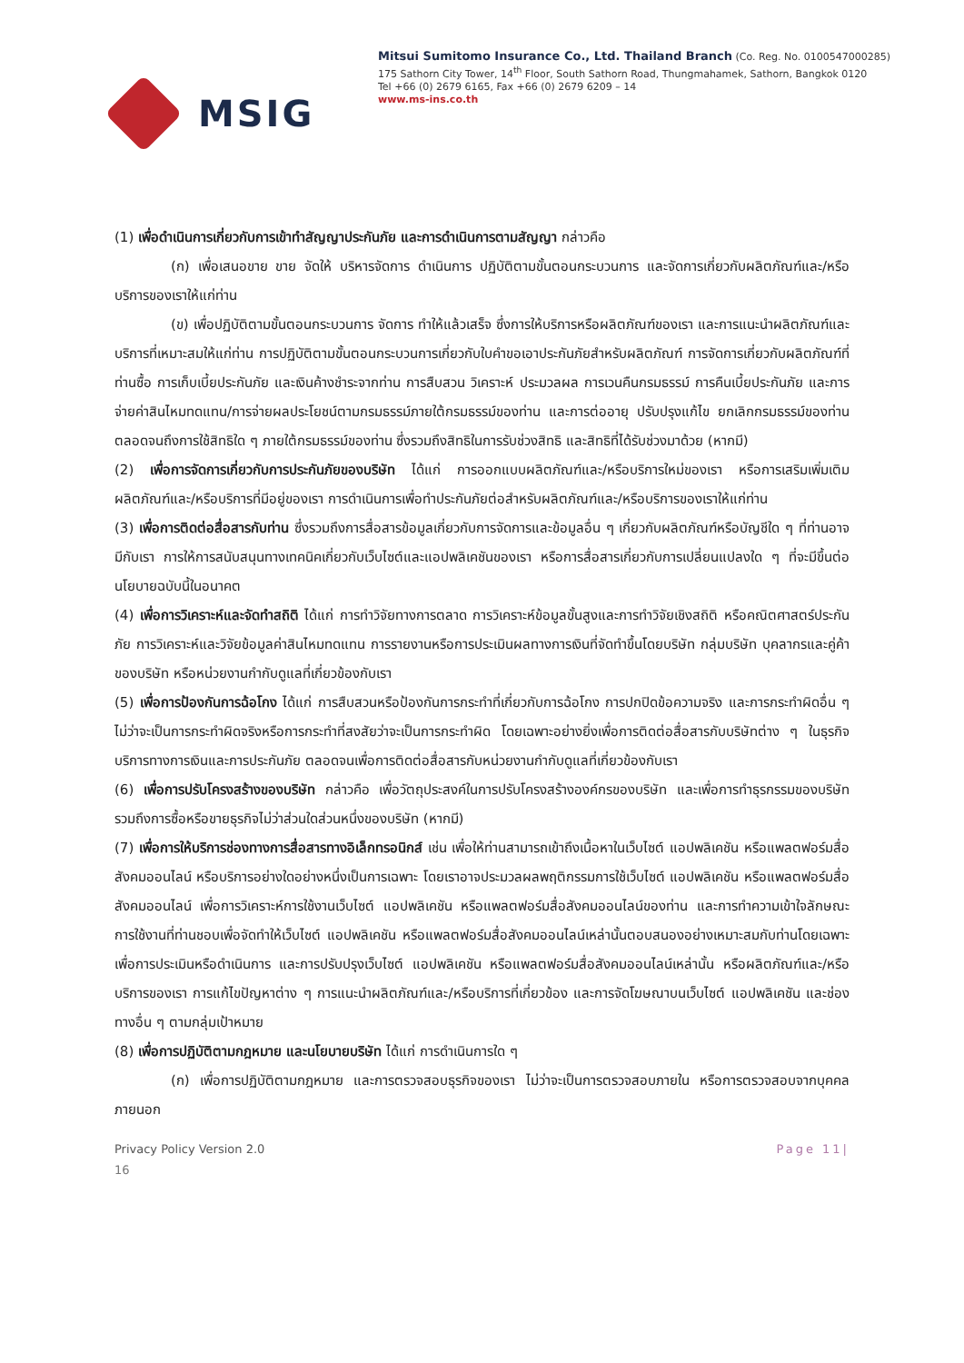MSIG
Mitsui Sumitomo Insurance Co., Ltd. Thailand Branch (Co. Reg. No. 0100547000285)
175 Sathorn City Tower, 14<sup>th</sup> Floor, South Sathorn Road, Thungmahamek, Sathorn, Bangkok 0120
Tel +66 (0) 2679 6165, Fax +66 (0) 2679 6209 – 14
www.ms-ins.co.th
(1) เพื่อดำเนินการเกี่ยวกับการเข้าทำสัญญาประกันภัย และการดำเนินการตามสัญญา กล่าวคือ
(ก) เพื่อเสนอขาย ขาย จัดให้ บริหารจัดการ ดำเนินการ ปฏิบัติตามขั้นตอนกระบวนการ และจัดการเกี่ยวกับผลิตภัณฑ์และ/หรือบริการของเราให้แก่ท่าน
(ข) เพื่อปฏิบัติตามขั้นตอนกระบวนการ จัดการ ทำให้แล้วเสร็จ ซึ่งการให้บริการหรือผลิตภัณฑ์ของเรา และการแนะนำผลิตภัณฑ์และบริการที่เหมาะสมให้แก่ท่าน การปฏิบัติตามขั้นตอนกระบวนการเกี่ยวกับใบคำขอเอาประกันภัยสำหรับผลิตภัณฑ์ การจัดการเกี่ยวกับผลิตภัณฑ์ที่ท่านซื้อ การเก็บเบี้ยประกันภัย และเงินค้างชำระจากท่าน การสืบสวน วิเคราะห์ ประมวลผล การเวนคืนกรมธรรม์ การคืนเบี้ยประกันภัย และการจ่ายค่าสินไหมทดแทน/การจ่ายผลประโยชน์ตามกรมธรรม์ภายใต้กรมธรรม์ของท่าน และการต่ออายุ ปรับปรุงแก้ไข ยกเลิกกรมธรรม์ของท่าน ตลอดจนถึงการใช้สิทธิใด ๆ ภายใต้กรมธรรม์ของท่าน ซึ่งรวมถึงสิทธิในการรับช่วงสิทธิ และสิทธิที่ได้รับช่วงมาด้วย (หากมี)
(2) เพื่อการจัดการเกี่ยวกับการประกันภัยของบริษัท ได้แก่ การออกแบบผลิตภัณฑ์และ/หรือบริการใหม่ของเรา หรือการเสริมเพิ่มเติมผลิตภัณฑ์และ/หรือบริการที่มีอยู่ของเรา การดำเนินการเพื่อทำประกันภัยต่อสำหรับผลิตภัณฑ์และ/หรือบริการของเราให้แก่ท่าน
(3) เพื่อการติดต่อสื่อสารกับท่าน ซึ่งรวมถึงการสื่อสารข้อมูลเกี่ยวกับการจัดการและข้อมูลอื่น ๆ เกี่ยวกับผลิตภัณฑ์หรือบัญชีใด ๆ ที่ท่านอาจมีกับเรา การให้การสนับสนุนทางเทคนิคเกี่ยวกับเว็บไซต์และแอปพลิเคชันของเรา หรือการสื่อสารเกี่ยวกับการเปลี่ยนแปลงใด ๆ ที่จะมีขึ้นต่อนโยบายฉบับนี้ในอนาคต
(4) เพื่อการวิเคราะห์และจัดทำสถิติ ได้แก่ การทำวิจัยทางการตลาด การวิเคราะห์ข้อมูลขั้นสูงและการทำวิจัยเชิงสถิติ หรือคณิตศาสตร์ประกันภัย การวิเคราะห์และวิจัยข้อมูลค่าสินไหมทดแทน การรายงานหรือการประเมินผลทางการเงินที่จัดทำขึ้นโดยบริษัท กลุ่มบริษัท บุคลากรและคู่ค้าของบริษัท หรือหน่วยงานกำกับดูแลที่เกี่ยวข้องกับเรา
(5) เพื่อการป้องกันการฉ้อโกง ได้แก่ การสืบสวนหรือป้องกันการกระทำที่เกี่ยวกับการฉ้อโกง การปกปิดข้อความจริง และการกระทำผิดอื่น ๆ ไม่ว่าจะเป็นการกระทำผิดจริงหรือการกระทำที่สงสัยว่าจะเป็นการกระทำผิด โดยเฉพาะอย่างยิ่งเพื่อการติดต่อสื่อสารกับบริษัทต่าง ๆ ในธุรกิจบริการทางการเงินและการประกันภัย ตลอดจนเพื่อการติดต่อสื่อสารกับหน่วยงานกำกับดูแลที่เกี่ยวข้องกับเรา
(6) เพื่อการปรับโครงสร้างของบริษัท กล่าวคือ เพื่อวัตถุประสงค์ในการปรับโครงสร้างองค์กรของบริษัท และเพื่อการทำธุรกรรมของบริษัท รวมถึงการซื้อหรือขายธุรกิจไม่ว่าส่วนใดส่วนหนึ่งของบริษัท (หากมี)
(7) เพื่อการให้บริการช่องทางการสื่อสารทางอิเล็กทรอนิกส์ เช่น เพื่อให้ท่านสามารถเข้าถึงเนื้อหาในเว็บไซต์ แอปพลิเคชัน หรือแพลตฟอร์มสื่อสังคมออนไลน์ หรือบริการอย่างใดอย่างหนึ่งเป็นการเฉพาะ โดยเราอาจประมวลผลพฤติกรรมการใช้เว็บไซต์ แอปพลิเคชัน หรือแพลตฟอร์มสื่อสังคมออนไลน์ เพื่อการวิเคราะห์การใช้งานเว็บไซต์ แอปพลิเคชัน หรือแพลตฟอร์มสื่อสังคมออนไลน์ของท่าน และการทำความเข้าใจลักษณะการใช้งานที่ท่านชอบเพื่อจัดทำให้เว็บไซต์ แอปพลิเคชัน หรือแพลตฟอร์มสื่อสังคมออนไลน์เหล่านั้นตอบสนองอย่างเหมาะสมกับท่านโดยเฉพาะ เพื่อการประเมินหรือดำเนินการ และการปรับปรุงเว็บไซต์ แอปพลิเคชัน หรือแพลตฟอร์มสื่อสังคมออนไลน์เหล่านั้น หรือผลิตภัณฑ์และ/หรือบริการของเรา การแก้ไขปัญหาต่าง ๆ การแนะนำผลิตภัณฑ์และ/หรือบริการที่เกี่ยวข้อง และการจัดโฆษณาบนเว็บไซต์ แอปพลิเคชัน และช่องทางอื่น ๆ ตามกลุ่มเป้าหมาย
(8) เพื่อการปฏิบัติตามกฎหมาย และนโยบายบริษัท ได้แก่ การดำเนินการใด ๆ
(ก) เพื่อการปฏิบัติตามกฎหมาย และการตรวจสอบธุรกิจของเรา ไม่ว่าจะเป็นการตรวจสอบภายใน หรือการตรวจสอบจากบุคคลภายนอก
Privacy Policy Version 2.0 Page 11|
16